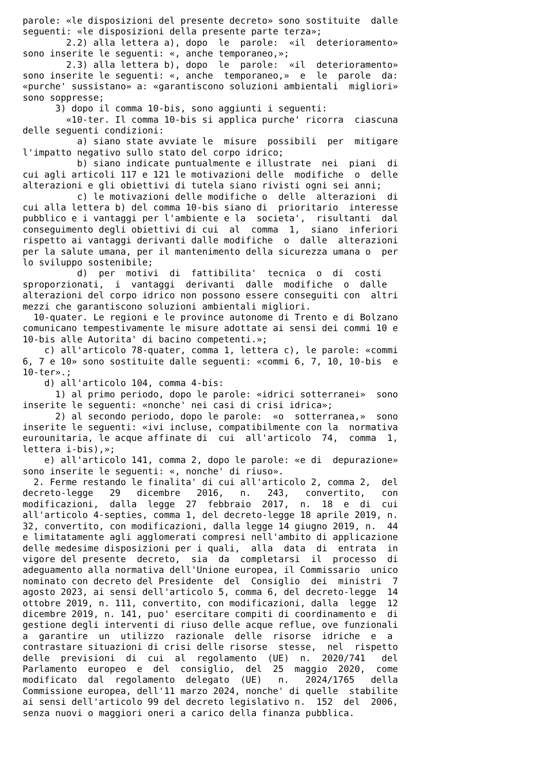parole: «le disposizioni del presente decreto» sono sostituite  dalle
seguenti: «le disposizioni della presente parte terza»;
        2.2) alla lettera a), dopo  le  parole:  «il  deterioramento»
sono inserite le seguenti: «, anche temporaneo,»;
        2.3) alla lettera b), dopo  le  parole:  «il  deterioramento»
sono inserite le seguenti: «, anche  temporaneo,»  e  le  parole  da:
«purche' sussistano» a: «garantiscono soluzioni ambientali  migliori»
sono soppresse;
      3) dopo il comma 10-bis, sono aggiunti i seguenti:
        «10-ter. Il comma 10-bis si applica purche' ricorra  ciascuna
delle seguenti condizioni:
          a) siano state avviate le  misure  possibili  per  mitigare
l'impatto negativo sullo stato del corpo idrico;
          b) siano indicate puntualmente e illustrate  nei  piani  di
cui agli articoli 117 e 121 le motivazioni delle  modifiche  o  delle
alterazioni e gli obiettivi di tutela siano rivisti ogni sei anni;
          c) le motivazioni delle modifiche o  delle  alterazioni  di
cui alla lettera b) del comma 10-bis siano di  prioritario  interesse
pubblico e i vantaggi per l'ambiente e la  societa',  risultanti  dal
conseguimento degli obiettivi di cui  al  comma  1,  siano  inferiori
rispetto ai vantaggi derivanti dalle modifiche  o  dalle  alterazioni
per la salute umana, per il mantenimento della sicurezza umana o  per
lo sviluppo sostenibile;
          d)  per  motivi  di  fattibilita'  tecnica  o  di  costi
sproporzionati,  i  vantaggi  derivanti  dalle  modifiche  o  dalle
alterazioni del corpo idrico non possono essere conseguiti con  altri
mezzi che garantiscono soluzioni ambientali migliori.
  10-quater. Le regioni e le province autonome di Trento e di Bolzano
comunicano tempestivamente le misure adottate ai sensi dei commi 10 e
10-bis alle Autorita' di bacino competenti.»;
    c) all'articolo 78-quater, comma 1, lettera c), le parole: «commi
6, 7 e 10» sono sostituite dalle seguenti: «commi 6, 7, 10, 10-bis  e
10-ter».;
    d) all'articolo 104, comma 4-bis:
      1) al primo periodo, dopo le parole: «idrici sotterranei»  sono
inserite le seguenti: «nonche' nei casi di crisi idrica»;
      2) al secondo periodo, dopo le parole:  «o  sotterranea,»  sono
inserite le seguenti: «ivi incluse, compatibilmente con la  normativa
eurounitaria, le acque affinate di  cui  all'articolo  74,  comma  1,
lettera i-bis),»;
    e) all'articolo 141, comma 2, dopo le parole: «e di  depurazione»
sono inserite le seguenti: «, nonche' di riuso».
  2. Ferme restando le finalita' di cui all'articolo 2, comma 2,  del
decreto-legge   29   dicembre   2016,   n.   243,   convertito,   con
modificazioni,  dalla  legge  27  febbraio  2017,  n.  18  e  di  cui
all'articolo 4-septies, comma 1, del decreto-legge 18 aprile 2019, n.
32, convertito, con modificazioni, dalla legge 14 giugno 2019, n.  44
e limitatamente agli agglomerati compresi nell'ambito di applicazione
delle medesime disposizioni per i quali,  alla  data  di  entrata  in
vigore del presente  decreto,  sia  da  completarsi  il  processo  di
adeguamento alla normativa dell'Unione europea, il Commissario  unico
nominato con decreto del Presidente  del  Consiglio  dei  ministri  7
agosto 2023, ai sensi dell'articolo 5, comma 6, del decreto-legge  14
ottobre 2019, n. 111, convertito, con modificazioni, dalla  legge  12
dicembre 2019, n. 141, puo' esercitare compiti di coordinamento e  di
gestione degli interventi di riuso delle acque reflue, ove funzionali
a  garantire  un  utilizzo  razionale  delle  risorse  idriche  e  a
contrastare situazioni di crisi delle risorse  stesse,  nel  rispetto
delle  previsioni  di  cui  al  regolamento  (UE)  n.  2020/741   del
Parlamento  europeo  e  del  consiglio,  del  25  maggio  2020,  come
modificato  dal  regolamento  delegato  (UE)   n.   2024/1765   della
Commissione europea, dell'11 marzo 2024, nonche' di quelle  stabilite
ai sensi dell'articolo 99 del decreto legislativo n.  152  del  2006,
senza nuovi o maggiori oneri a carico della finanza pubblica.